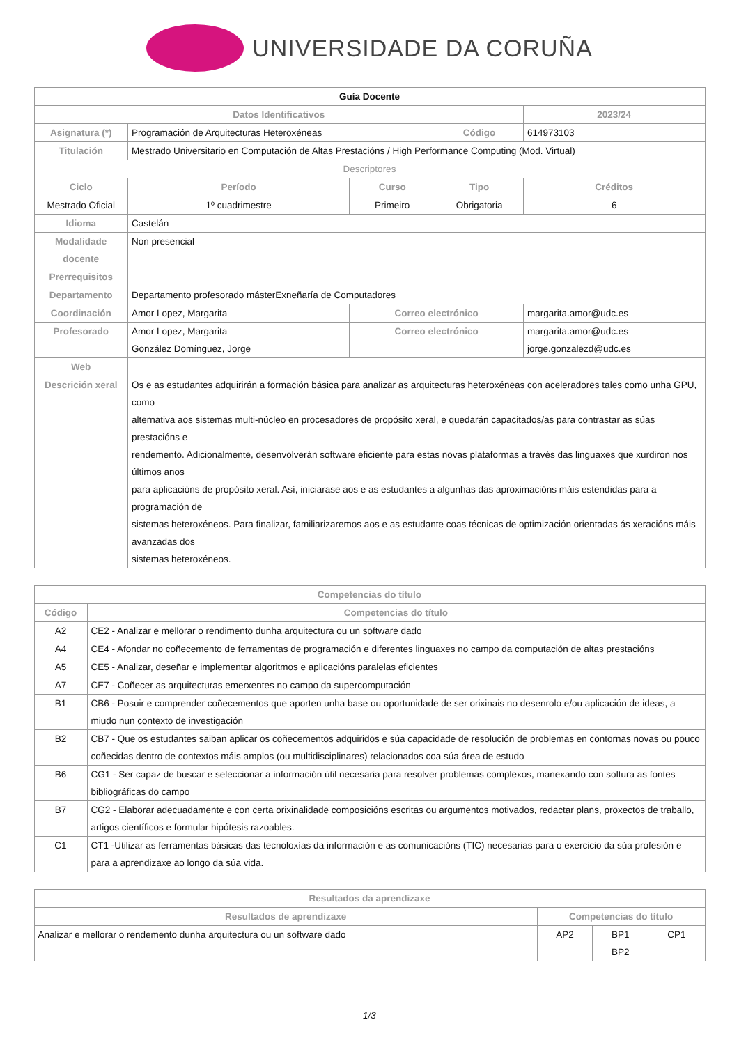UNIVERSIDADE DA CORUÑA
| Guía Docente | | | | | |
| Datos Identificativos | | | | 2023/24 | |
| Asignatura (*) | Programación de Arquitecturas Heteroxéneas | | Código | 614973103 | |
| Titulación | Mestrado Universitario en Computación de Altas Prestacións / High Performance Computing (Mod. Virtual) | | | | |
| Descriptores | | | | | |
| Ciclo | Período | Curso | Tipo | | Créditos |
| Mestrado Oficial | 1º cuadrimestre | Primeiro | Obrigatoria | | 6 |
| Idioma | Castelán | | | | |
| Modalidade docente | Non presencial | | | | |
| Prerrequisitos | | | | | |
| Departamento | Departamento profesorado másterExnеñaría de Computadores | | | | |
| Coordinación | Amor Lopez, Margarita | Correo electrónico | | margarita.amor@udc.es | |
| Profesorado | Amor Lopez, Margarita González Domínguez, Jorge | Correo electrónico | | margarita.amor@udc.es jorge.gonzalezd@udc.es | |
| Web | | | | | |
| Descrición xeral | Os e as estudantes adquirirán a formación básica para analizar as arquitecturas heteroxéneas con aceleradores tales como unha GPU, como alternativa aos sistemas multi-núcleo en procesadores de propósito xeral, e quedarán capacitados/as para contrastar as súas prestacións e rendemento. Adicionalmente, desenvolverán software eficiente para estas novas plataformas a través das linguaxes que xurdiron nos últimos anos para aplicacións de propósito xeral. Así, iniciarase aos e as estudantes a algunhas das aproximacións máis estendidas para a programación de sistemas heteroxéneos. Para finalizar, familiarizaremos aos e as estudante coas técnicas de optimización orientadas ás xeracións máis avanzadas dos sistemas heteroxéneos. | | | | |
| Competencias do título | |
| --- | --- |
| Código | Competencias do título |
| A2 | CE2 - Analizar e mellorar o rendimento dunha arquitectura ou un software dado |
| A4 | CE4 - Afondar no coñecemento de ferramentas de programación e diferentes linguaxes no campo da computación de altas prestacións |
| A5 | CE5 - Analizar, deseñar e implementar algoritmos e aplicacións paralelas eficientes |
| A7 | CE7 - Coñecer as arquitecturas emerxentes no campo da supercomputación |
| B1 | CB6 - Posuir e comprender coñecementos que aporten unha base ou oportunidade de ser orixinais no desenrolo e/ou aplicación de ideas, a miudo nun contexto de investigación |
| B2 | CB7 - Que os estudantes saiban aplicar os coñecementos adquiridos e súa capacidade de resolución de problemas en contornas novas ou pouco coñecidas dentro de contextos máis amplos (ou multidisciplinares) relacionados coa súa área de estudo |
| B6 | CG1 - Ser capaz de buscar e seleccionar a información útil necesaria para resolver problemas complexos, manexando con soltura as fontes bibliográficas do campo |
| B7 | CG2 - Elaborar adecuadamente e con certa orixinalidade composicións escritas ou argumentos motivados, redactar plans, proxectos de traballo, artigos científicos e formular hipótesis razoables. |
| C1 | CT1 -Utilizar as ferramentas básicas das tecnoloxías da información e as comunicacións (TIC) necesarias para o exercicio da súa profesión e para a aprendizaxe ao longo da súa vida. |
| Resultados da aprendizaxe | | | |
| --- | --- | --- | --- |
| Resultados de aprendizaxe | Competencias do título | | |
| Analizar e mellorar o rendemento dunha arquitectura ou un software dado | AP2 | BP1 BP2 | CP1 |
1/3